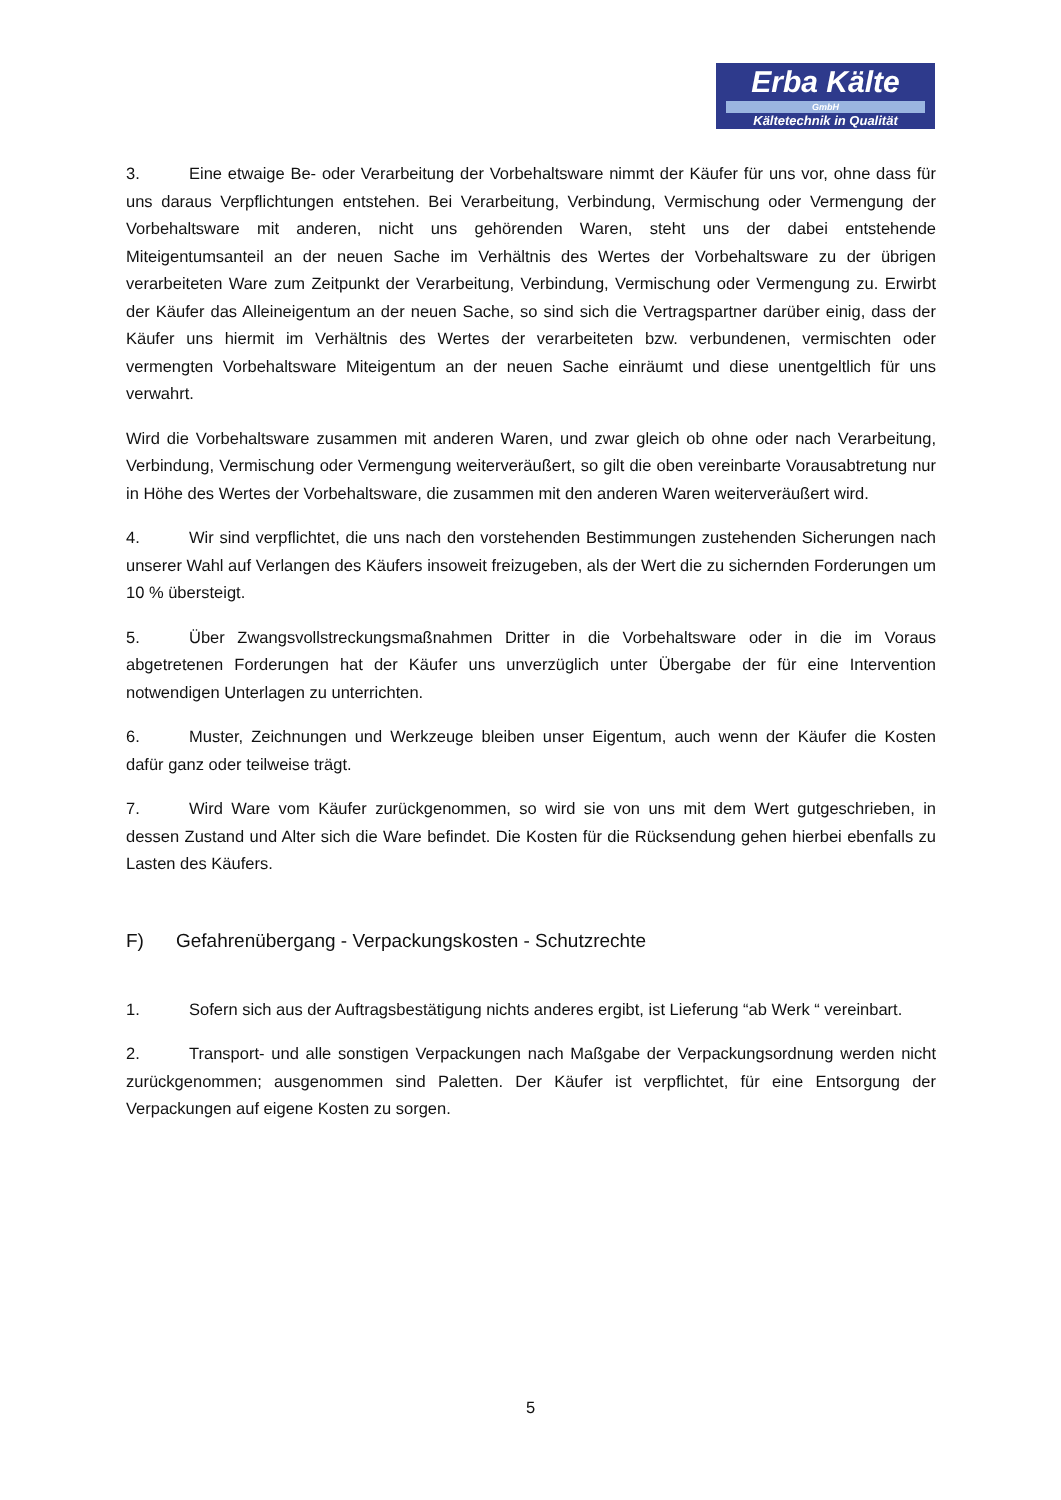Erba Kälte
GmbH
Kältetechnik in Qualität
3. Eine etwaige Be- oder Verarbeitung der Vorbehaltsware nimmt der Käufer für uns vor, ohne dass für uns daraus Verpflichtungen entstehen. Bei Verarbeitung, Verbindung, Vermischung oder Vermengung der Vorbehaltsware mit anderen, nicht uns gehörenden Waren, steht uns der dabei entstehende Miteigentumsanteil an der neuen Sache im Verhältnis des Wertes der Vorbehaltsware zu der übrigen verarbeiteten Ware zum Zeitpunkt der Verarbeitung, Verbindung, Vermischung oder Vermengung zu. Erwirbt der Käufer das Alleineigentum an der neuen Sache, so sind sich die Vertragspartner darüber einig, dass der Käufer uns hiermit im Verhältnis des Wertes der verarbeiteten bzw. verbundenen, vermischten oder vermengten Vorbehaltsware Miteigentum an der neuen Sache einräumt und diese unentgeltlich für uns verwahrt.
Wird die Vorbehaltsware zusammen mit anderen Waren, und zwar gleich ob ohne oder nach Verarbeitung, Verbindung, Vermischung oder Vermengung weiterveräußert, so gilt die oben vereinbarte Vorausabtretung nur in Höhe des Wertes der Vorbehaltsware, die zusammen mit den anderen Waren weiterveräußert wird.
4. Wir sind verpflichtet, die uns nach den vorstehenden Bestimmungen zustehenden Sicherungen nach unserer Wahl auf Verlangen des Käufers insoweit freizugeben, als der Wert die zu sichernden Forderungen um 10 % übersteigt.
5. Über Zwangsvollstreckungsmaßnahmen Dritter in die Vorbehaltsware oder in die im Voraus abgetretenen Forderungen hat der Käufer uns unverzüglich unter Übergabe der für eine Intervention notwendigen Unterlagen zu unterrichten.
6. Muster, Zeichnungen und Werkzeuge bleiben unser Eigentum, auch wenn der Käufer die Kosten dafür ganz oder teilweise trägt.
7. Wird Ware vom Käufer zurückgenommen, so wird sie von uns mit dem Wert gutgeschrieben, in dessen Zustand und Alter sich die Ware befindet. Die Kosten für die Rücksendung gehen hierbei ebenfalls zu Lasten des Käufers.
F) Gefahrenübergang - Verpackungskosten - Schutzrechte
1. Sofern sich aus der Auftragsbestätigung nichts anderes ergibt, ist Lieferung “ab Werk “ vereinbart.
2. Transport- und alle sonstigen Verpackungen nach Maßgabe der Verpackungsordnung werden nicht zurückgenommen; ausgenommen sind Paletten. Der Käufer ist verpflichtet, für eine Entsorgung der Verpackungen auf eigene Kosten zu sorgen.
5